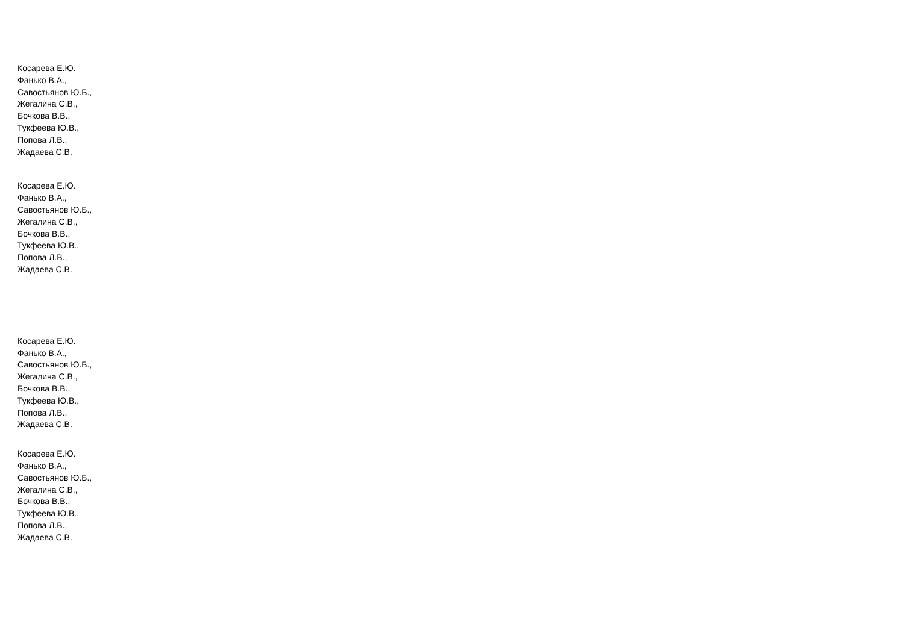Косарева Е.Ю.
Фанько В.А.,
Савостьянов Ю.Б.,
Жегалина С.В.,
Бочкова В.В.,
Тукфеева Ю.В.,
Попова Л.В.,
Жадаева С.В.
Косарева Е.Ю.
Фанько В.А.,
Савостьянов Ю.Б.,
Жегалина С.В.,
Бочкова В.В.,
Тукфеева Ю.В.,
Попова Л.В.,
Жадаева С.В.
Косарева Е.Ю.
Фанько В.А.,
Савостьянов Ю.Б.,
Жегалина С.В.,
Бочкова В.В.,
Тукфеева Ю.В.,
Попова Л.В.,
Жадаева С.В.
Косарева Е.Ю.
Фанько В.А.,
Савостьянов Ю.Б.,
Жегалина С.В.,
Бочкова В.В.,
Тукфеева Ю.В.,
Попова Л.В.,
Жадаева С.В.